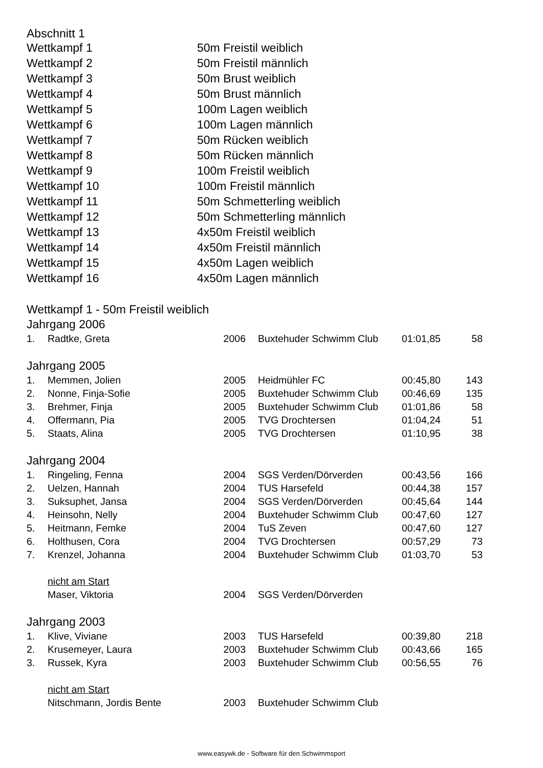Abschnitt 1
| Wettkampf 1 | 50m Freistil weiblich |
| Wettkampf 2 | 50m Freistil männlich |
| Wettkampf 3 | 50m Brust weiblich |
| Wettkampf 4 | 50m Brust männlich |
| Wettkampf 5 | 100m Lagen weiblich |
| Wettkampf 6 | 100m Lagen männlich |
| Wettkampf 7 | 50m Rücken weiblich |
| Wettkampf 8 | 50m Rücken männlich |
| Wettkampf 9 | 100m Freistil weiblich |
| Wettkampf 10 | 100m Freistil männlich |
| Wettkampf 11 | 50m Schmetterling weiblich |
| Wettkampf 12 | 50m Schmetterling männlich |
| Wettkampf 13 | 4x50m Freistil weiblich |
| Wettkampf 14 | 4x50m Freistil männlich |
| Wettkampf 15 | 4x50m Lagen weiblich |
| Wettkampf 16 | 4x50m Lagen männlich |
Wettkampf 1 - 50m Freistil weiblich
Jahrgang 2006
| 1. | Radtke, Greta | 2006 | Buxtehuder Schwimm Club | 01:01,85 | 58 |
Jahrgang 2005
| 1. | Memmen, Jolien | 2005 | Heidmühler FC | 00:45,80 | 143 |
| 2. | Nonne, Finja-Sofie | 2005 | Buxtehuder Schwimm Club | 00:46,69 | 135 |
| 3. | Brehmer, Finja | 2005 | Buxtehuder Schwimm Club | 01:01,86 | 58 |
| 4. | Offermann, Pia | 2005 | TVG Drochtersen | 01:04,24 | 51 |
| 5. | Staats, Alina | 2005 | TVG Drochtersen | 01:10,95 | 38 |
Jahrgang 2004
| 1. | Ringeling, Fenna | 2004 | SGS Verden/Dörverden | 00:43,56 | 166 |
| 2. | Uelzen, Hannah | 2004 | TUS Harsefeld | 00:44,38 | 157 |
| 3. | Suksuphet, Jansa | 2004 | SGS Verden/Dörverden | 00:45,64 | 144 |
| 4. | Heinsohn, Nelly | 2004 | Buxtehuder Schwimm Club | 00:47,60 | 127 |
| 5. | Heitmann, Femke | 2004 | TuS Zeven | 00:47,60 | 127 |
| 6. | Holthusen, Cora | 2004 | TVG Drochtersen | 00:57,29 | 73 |
| 7. | Krenzel, Johanna | 2004 | Buxtehuder Schwimm Club | 01:03,70 | 53 |
| | nicht am Start | | | | |
| | Maser, Viktoria | 2004 | SGS Verden/Dörverden | | |
Jahrgang 2003
| 1. | Klive, Viviane | 2003 | TUS Harsefeld | 00:39,80 | 218 |
| 2. | Krusemeyer, Laura | 2003 | Buxtehuder Schwimm Club | 00:43,66 | 165 |
| 3. | Russek, Kyra | 2003 | Buxtehuder Schwimm Club | 00:56,55 | 76 |
| | nicht am Start | | | | |
| | Nitschmann, Jordis Bente | 2003 | Buxtehuder Schwimm Club | | |
www.easywk.de - Software für den Schwimmsport